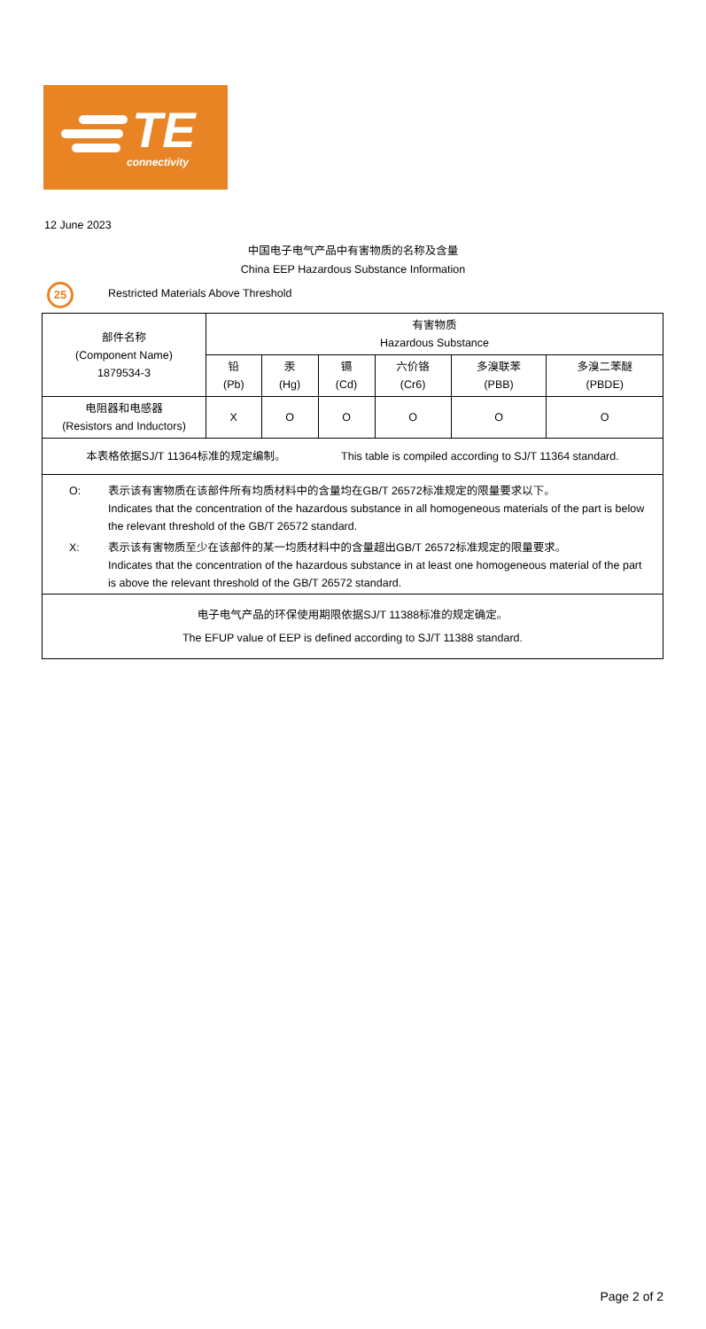TE
connectivity
12 June 2023
中国电子电气产品中有害物质的名称及含量
China EEP Hazardous Substance Information
25
Restricted Materials Above Threshold
| 部件名称 (Component Name) 1879534-3 | 有害物质 Hazardous Substance | | | | | |
| --- | --- | --- | --- | --- | --- | --- |
| | 铅 (Pb) | 汞 (Hg) | 镉 (Cd) | 六价铬 (Cr6) | 多溴联苯 (PBB) | 多溴二苯醚 (PBDE) |
| 电阻器和电感器 (Resistors and Inductors) | X | O | O | O | O | O |
| 本表格依据SJ/T 11364标准的规定编制。 This table is compiled according to SJ/T 11364 standard. | | | | | | |
| O: 表示该有害物质在该部件所有均质材料中的含量均在GB/T 26572标准规定的限量要求以下。 Indicates that the concentration of the hazardous substance in all homogeneous materials of the part is below the relevant threshold of the GB/T 26572 standard. X: 表示该有害物质至少在该部件的某一均质材料中的含量超出GB/T 26572标准规定的限量要求。 Indicates that the concentration of the hazardous substance in at least one homogeneous material of the part is above the relevant threshold of the GB/T 26572 standard. | | | | | | |
| 电子电气产品的环保使用期限依据SJ/T 11388标准的规定确定。 The EFUP value of EEP is defined according to SJ/T 11388 standard. | | | | | | |
Page 2 of 2